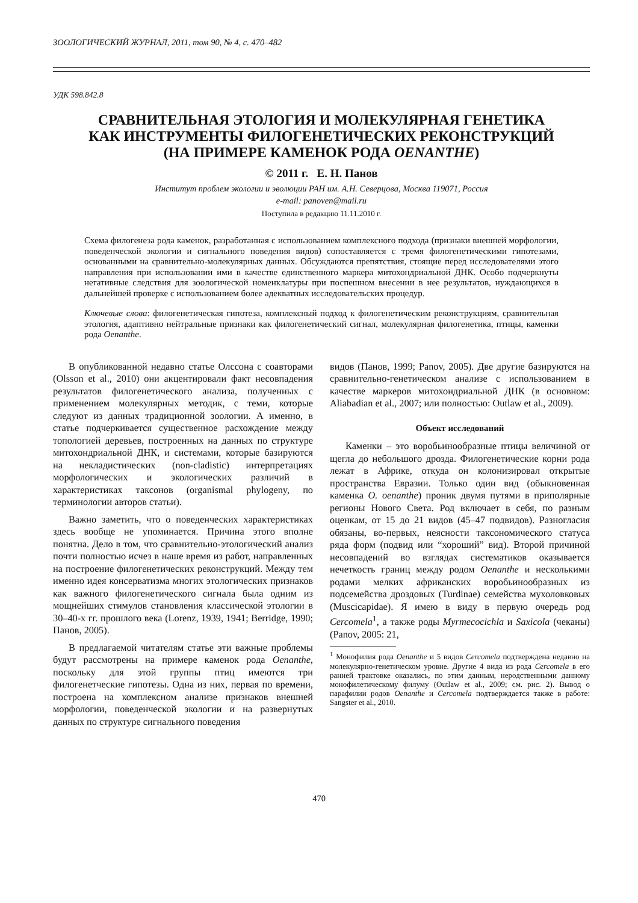ЗООЛОГИЧЕСКИЙ ЖУРНАЛ, 2011, том 90, № 4, с. 470–482
УДК 598.842.8
СРАВНИТЕЛЬНАЯ ЭТОЛОГИЯ И МОЛЕКУЛЯРНАЯ ГЕНЕТИКА
КАК ИНСТРУМЕНТЫ ФИЛОГЕНЕТИЧЕСКИХ РЕКОНСТРУКЦИЙ
(НА ПРИМЕРЕ КАМЕНОК РОДА OENANTHE)
© 2011 г. Е. Н. Панов
Институт проблем экологии и эволюции РАН им. А.Н. Северцова, Москва 119071, Россия
e-mail: panoven@mail.ru
Поступила в редакцию 11.11.2010 г.
Схема филогенеза рода каменок, разработанная с использованием комплексного подхода (признаки внешней морфологии, поведенческой экологии и сигнального поведения видов) сопоставляется с тремя филогенетическими гипотезами, основанными на сравнительно-молекулярных данных. Обсуждаются препятствия, стоящие перед исследователями этого направления при использовании ими в качестве единственного маркера митохондриальной ДНК. Особо подчеркнуты негативные следствия для зоологической номенклатуры при поспешном внесении в нее результатов, нуждающихся в дальнейшей проверке с использованием более адекватных исследовательских процедур.
Ключевые слова: филогенетическая гипотеза, комплексный подход к филогенетическим реконструкциям, сравнительная этология, адаптивно нейтральные признаки как филогенетический сигнал, молекулярная филогенетика, птицы, каменки рода Oenanthe.
В опубликованной недавно статье Олссона с соавторами (Olsson et al., 2010) они акцентировали факт несовпадения результатов филогенетического анализа, полученных с применением молекулярных методик, с теми, которые следуют из данных традиционной зоологии. А именно, в статье подчеркивается существенное расхождение между топологией деревьев, построенных на данных по структуре митохондриальной ДНК, и системами, которые базируются на некладистических (non-cladistic) интерпретациях морфологических и экологических различий в характеристиках таксонов (organismal phylogeny, по терминологии авторов статьи).
Важно заметить, что о поведенческих характеристиках здесь вообще не упоминается. Причина этого вполне понятна. Дело в том, что сравнительно-этологический анализ почти полностью исчез в наше время из работ, направленных на построение филогенетических реконструкций. Между тем именно идея консерватизма многих этологических признаков как важного филогенетического сигнала была одним из мощнейших стимулов становления классической этологии в 30–40-х гг. прошлого века (Lorenz, 1939, 1941; Berridge, 1990; Панов, 2005).
В предлагаемой читателям статье эти важные проблемы будут рассмотрены на примере каменок рода Oenanthe, поскольку для этой группы птиц имеются три филогенетческие гипотезы. Одна из них, первая по времени, построена на комплексном анализе признаков внешней морфологии, поведенческой экологии и на развернутых данных по структуре сигнального поведения
видов (Панов, 1999; Panov, 2005). Две другие базируются на сравнительно-генетическом анализе с использованием в качестве маркеров митохондриальной ДНК (в основном: Aliabadian et al., 2007; или полностью: Outlaw et al., 2009).
Объект исследований
Каменки – это воробьинообразные птицы величиной от щегла до небольшого дрозда. Филогенетические корни рода лежат в Африке, откуда он колонизировал открытые пространства Евразии. Только один вид (обыкновенная каменка O. oenanthe) проник двумя путями в приполярные регионы Нового Света. Род включает в себя, по разным оценкам, от 15 до 21 видов (45–47 подвидов). Разногласия обязаны, во-первых, неясности таксономического статуса ряда форм (подвид или “хороший” вид). Второй причиной несовпадений во взглядах систематиков оказывается нечеткость границ между родом Oenanthe и несколькими родами мелких африканских воробьинообразных из подсемейства дроздовых (Turdinae) семейства мухоловковых (Muscicapidae). Я имею в виду в первую очередь род Cercomela<sup>1</sup>, а также роды Myrmecocichla и Saxicola (чеканы) (Panov, 2005: 21,
<sup>1</sup> Монофилия рода Oenanthe и 5 видов Cercomela подтверждена недавно на молекулярно-генетическом уровне. Другие 4 вида из рода Cercomela в его ранней трактовке оказались, по этим данным, неродственными данному монофилетическому филуму (Outlaw et al., 2009; см. рис. 2). Вывод о парафилии родов Oenanthe и Cercomela подтверждается также в работе: Sangster et al., 2010.
470